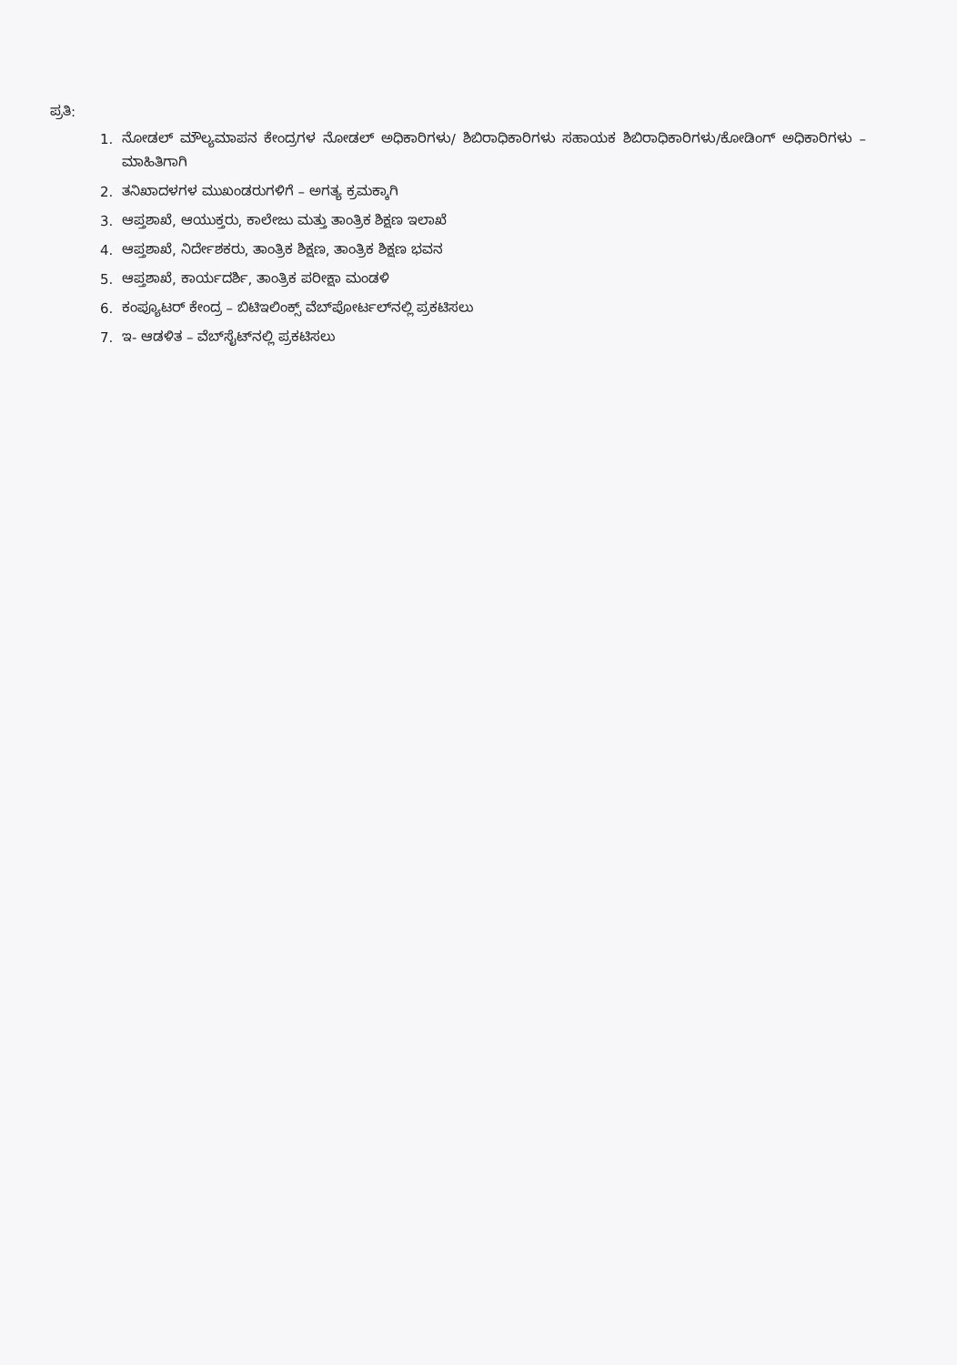ಪ್ರತಿ:
1. ನೋಡಲ್ ಮೌಲ್ಯಮಾಪನ ಕೇಂದ್ರಗಳ ನೋಡಲ್ ಅಧಿಕಾರಿಗಳು/ ಶಿಬಿರಾಧಿಕಾರಿಗಳು ಸಹಾಯಕ ಶಿಬಿರಾಧಿಕಾರಿಗಳು/ಕೋಡಿಂಗ್ ಅಧಿಕಾರಿಗಳು –ಮಾಹಿತಿಗಾಗಿ
2. ತನಿಖಾದಳಗಳ ಮುಖಂಡರುಗಳಿಗೆ – ಅಗತ್ಯ ಕ್ರಮಕ್ಕಾಗಿ
3. ಆಪ್ತಶಾಖೆ, ಆಯುಕ್ತರು, ಕಾಲೇಜು ಮತ್ತು ತಾಂತ್ರಿಕ ಶಿಕ್ಷಣ ಇಲಾಖೆ
4. ಆಪ್ತಶಾಖೆ, ನಿರ್ದೇಶಕರು, ತಾಂತ್ರಿಕ ಶಿಕ್ಷಣ, ತಾಂತ್ರಿಕ ಶಿಕ್ಷಣ ಭವನ
5. ಆಪ್ತಶಾಖೆ, ಕಾರ್ಯದರ್ಶಿ, ತಾಂತ್ರಿಕ ಪರೀಕ್ಷಾ ಮಂಡಳಿ
6. ಕಂಪ್ಯೂಟರ್ ಕೇಂದ್ರ – ಬಿಟಿಇಲಿಂಕ್ಸ್ ವೆಬ್‌ಪೋರ್ಟಲ್‌ನಲ್ಲಿ ಪ್ರಕಟಿಸಲು
7. ಇ- ಆಡಳಿತ – ವೆಬ್‌ಸೈಟ್‌ನಲ್ಲಿ ಪ್ರಕಟಿಸಲು